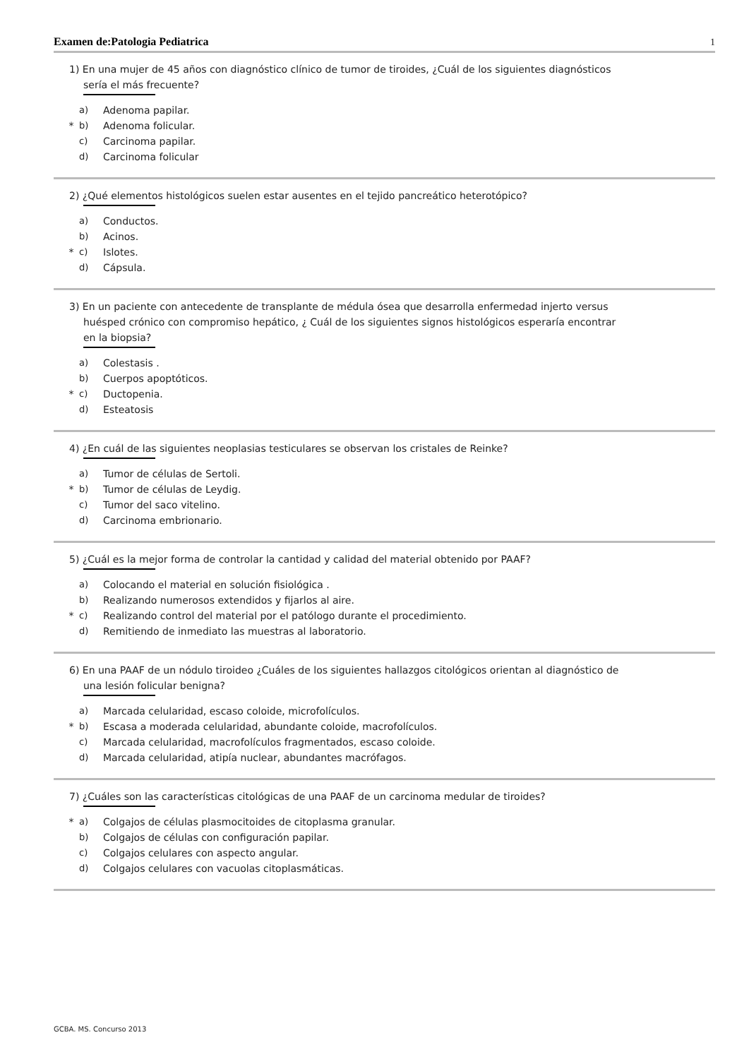Examen de:Patologia Pediatrica
1
1) En una mujer de 45 años con diagnóstico clínico de tumor de tiroides, ¿Cuál de los siguientes diagnósticos sería el más frecuente?
a) Adenoma papilar.
* b) Adenoma folicular.
c) Carcinoma papilar.
d) Carcinoma folicular
2) ¿Qué elementos histológicos suelen estar ausentes en el tejido pancreático heterotópico?
a) Conductos.
b) Acinos.
* c) Islotes.
d) Cápsula.
3) En un paciente con antecedente de transplante de médula ósea que desarrolla enfermedad injerto versus huésped crónico con compromiso hepático, ¿ Cuál de los siguientes signos histológicos esperaría encontrar en la biopsia?
a) Colestasis .
b) Cuerpos apoptóticos.
* c) Ductopenia.
d) Esteatosis
4) ¿En cuál de las siguientes neoplasias testiculares se observan los cristales de Reinke?
a) Tumor de células de Sertoli.
* b) Tumor de células de Leydig.
c) Tumor del saco vitelino.
d) Carcinoma embrionario.
5) ¿Cuál es la mejor forma de controlar la cantidad y calidad del material obtenido por PAAF?
a) Colocando el material en solución fisiológica .
b) Realizando numerosos extendidos y fijarlos al aire.
* c) Realizando control del material por el patólogo durante el procedimiento.
d) Remitiendo de inmediato las muestras al laboratorio.
6) En una PAAF de un nódulo tiroideo ¿Cuáles de los siguientes hallazgos citológicos orientan al diagnóstico de una lesión folicular benigna?
a) Marcada celularidad, escaso coloide, microfolículos.
* b) Escasa a moderada celularidad, abundante coloide, macrofolículos.
c) Marcada celularidad, macrofolículos fragmentados, escaso coloide.
d) Marcada celularidad, atipía nuclear, abundantes macrófagos.
7) ¿Cuáles son las características citológicas de una PAAF de un carcinoma medular de tiroides?
* a) Colgajos de células plasmocitoides de citoplasma granular.
b) Colgajos de células con configuración papilar.
c) Colgajos celulares con aspecto angular.
d) Colgajos celulares con vacuolas citoplasmáticas.
GCBA. MS. Concurso 2013